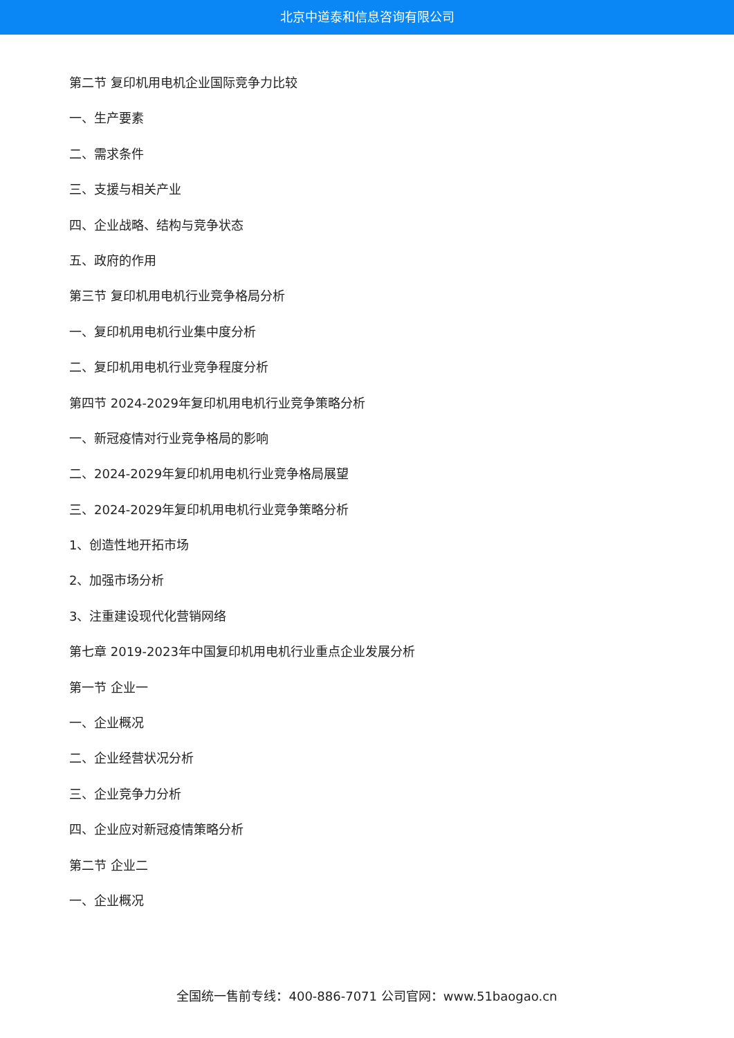北京中道泰和信息咨询有限公司
第二节 复印机用电机企业国际竞争力比较
一、生产要素
二、需求条件
三、支援与相关产业
四、企业战略、结构与竞争状态
五、政府的作用
第三节 复印机用电机行业竞争格局分析
一、复印机用电机行业集中度分析
二、复印机用电机行业竞争程度分析
第四节 2024-2029年复印机用电机行业竞争策略分析
一、新冠疫情对行业竞争格局的影响
二、2024-2029年复印机用电机行业竞争格局展望
三、2024-2029年复印机用电机行业竞争策略分析
1、创造性地开拓市场
2、加强市场分析
3、注重建设现代化营销网络
第七章 2019-2023年中国复印机用电机行业重点企业发展分析
第一节 企业一
一、企业概况
二、企业经营状况分析
三、企业竞争力分析
四、企业应对新冠疫情策略分析
第二节 企业二
一、企业概况
全国统一售前专线：400-886-7071 公司官网：www.51baogao.cn